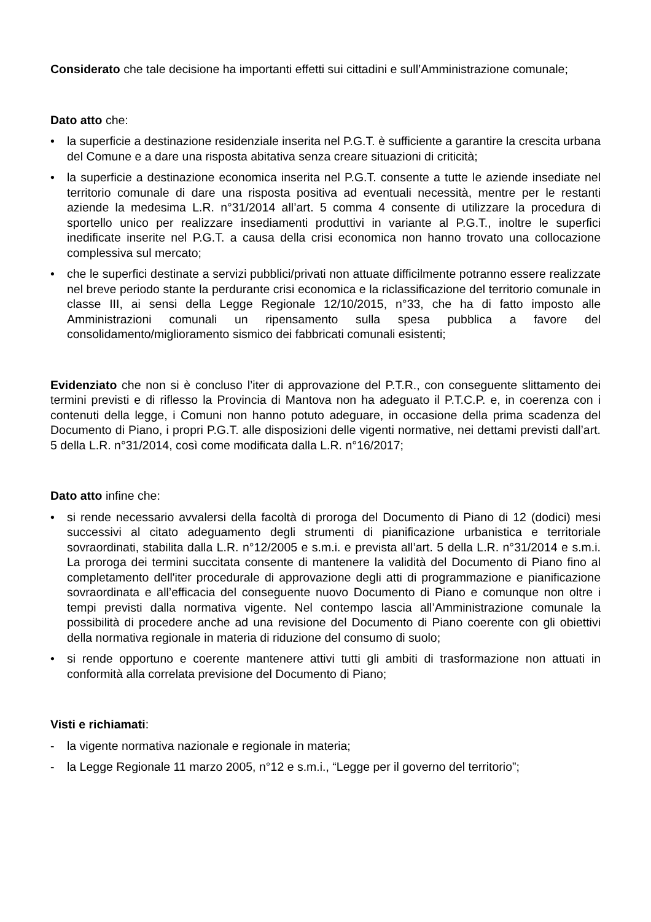Considerato che tale decisione ha importanti effetti sui cittadini e sull’Amministrazione comunale;
Dato atto che:
• la superficie a destinazione residenziale inserita nel P.G.T. è sufficiente a garantire la crescita urbana del Comune e a dare una risposta abitativa senza creare situazioni di criticità;
• la superficie a destinazione economica inserita nel P.G.T. consente a tutte le aziende insediate nel territorio comunale di dare una risposta positiva ad eventuali necessità, mentre per le restanti aziende la medesima L.R. n°31/2014 all’art. 5 comma 4 consente di utilizzare la procedura di sportello unico per realizzare insediamenti produttivi in variante al P.G.T., inoltre le superfici inedificate inserite nel P.G.T. a causa della crisi economica non hanno trovato una collocazione complessiva sul mercato;
• che le superfici destinate a servizi pubblici/privati non attuate difficilmente potranno essere realizzate nel breve periodo stante la perdurante crisi economica e la riclassificazione del territorio comunale in classe III, ai sensi della Legge Regionale 12/10/2015, n°33, che ha di fatto imposto alle Amministrazioni comunali un ripensamento sulla spesa pubblica a favore del consolidamento/miglioramento sismico dei fabbricati comunali esistenti;
Evidenziato che non si è concluso l’iter di approvazione del P.T.R., con conseguente slittamento dei termini previsti e di riflesso la Provincia di Mantova non ha adeguato il P.T.C.P. e, in coerenza con i contenuti della legge, i Comuni non hanno potuto adeguare, in occasione della prima scadenza del Documento di Piano, i propri P.G.T. alle disposizioni delle vigenti normative, nei dettami previsti dall’art. 5 della L.R. n°31/2014, così come modificata dalla L.R. n°16/2017;
Dato atto infine che:
• si rende necessario avvalersi della facoltà di proroga del Documento di Piano di 12 (dodici) mesi successivi al citato adeguamento degli strumenti di pianificazione urbanistica e territoriale sovraordinati, stabilita dalla L.R. n°12/2005 e s.m.i. e prevista all’art. 5 della L.R. n°31/2014 e s.m.i. La proroga dei termini succitata consente di mantenere la validità del Documento di Piano fino al completamento dell'iter procedurale di approvazione degli atti di programmazione e pianificazione sovraordinata e all’efficacia del conseguente nuovo Documento di Piano e comunque non oltre i tempi previsti dalla normativa vigente. Nel contempo lascia all’Amministrazione comunale la possibilità di procedere anche ad una revisione del Documento di Piano coerente con gli obiettivi della normativa regionale in materia di riduzione del consumo di suolo;
• si rende opportuno e coerente mantenere attivi tutti gli ambiti di trasformazione non attuati in conformità alla correlata previsione del Documento di Piano;
Visti e richiamati:
- la vigente normativa nazionale e regionale in materia;
- la Legge Regionale 11 marzo 2005, n°12 e s.m.i., “Legge per il governo del territorio”;